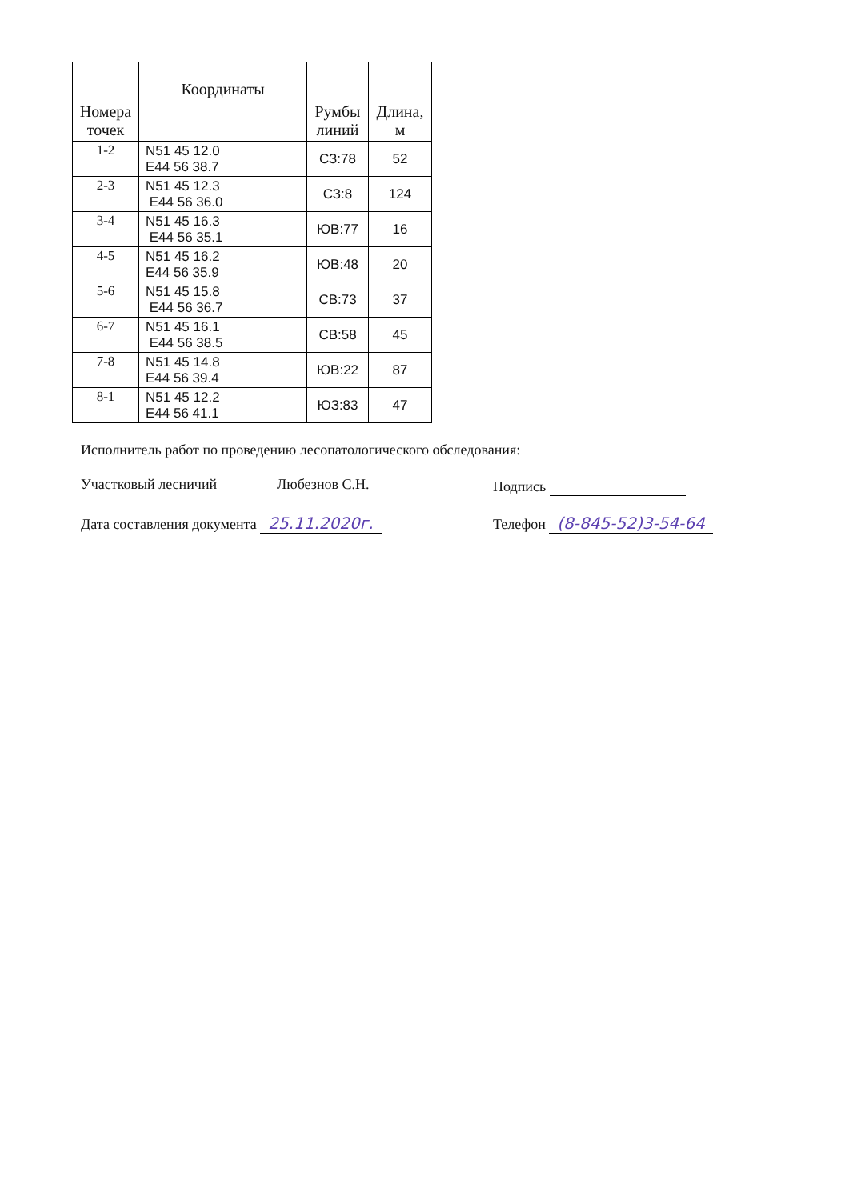| Номера точек | Координаты | Румбы линий | Длина, м |
| --- | --- | --- | --- |
| 1-2 | N51 45 12.0 E44 56 38.7 | СЗ:78 | 52 |
| 2-3 | N51 45 12.3 E44 56 36.0 | СЗ:8 | 124 |
| 3-4 | N51 45 16.3 E44 56 35.1 | ЮВ:77 | 16 |
| 4-5 | N51 45 16.2 E44 56 35.9 | ЮВ:48 | 20 |
| 5-6 | N51 45 15.8 E44 56 36.7 | СВ:73 | 37 |
| 6-7 | N51 45 16.1 E44 56 38.5 | СВ:58 | 45 |
| 7-8 | N51 45 14.8 E44 56 39.4 | ЮВ:22 | 87 |
| 8-1 | N51 45 12.2 E44 56 41.1 | ЮЗ:83 | 47 |
Исполнитель работ по проведению лесопатологического обследования:
Участковый лесничий Любезнов С.Н. Подпись
Дата составления документа 25.11.2020г. Телефон (8-845-52)3-54-64